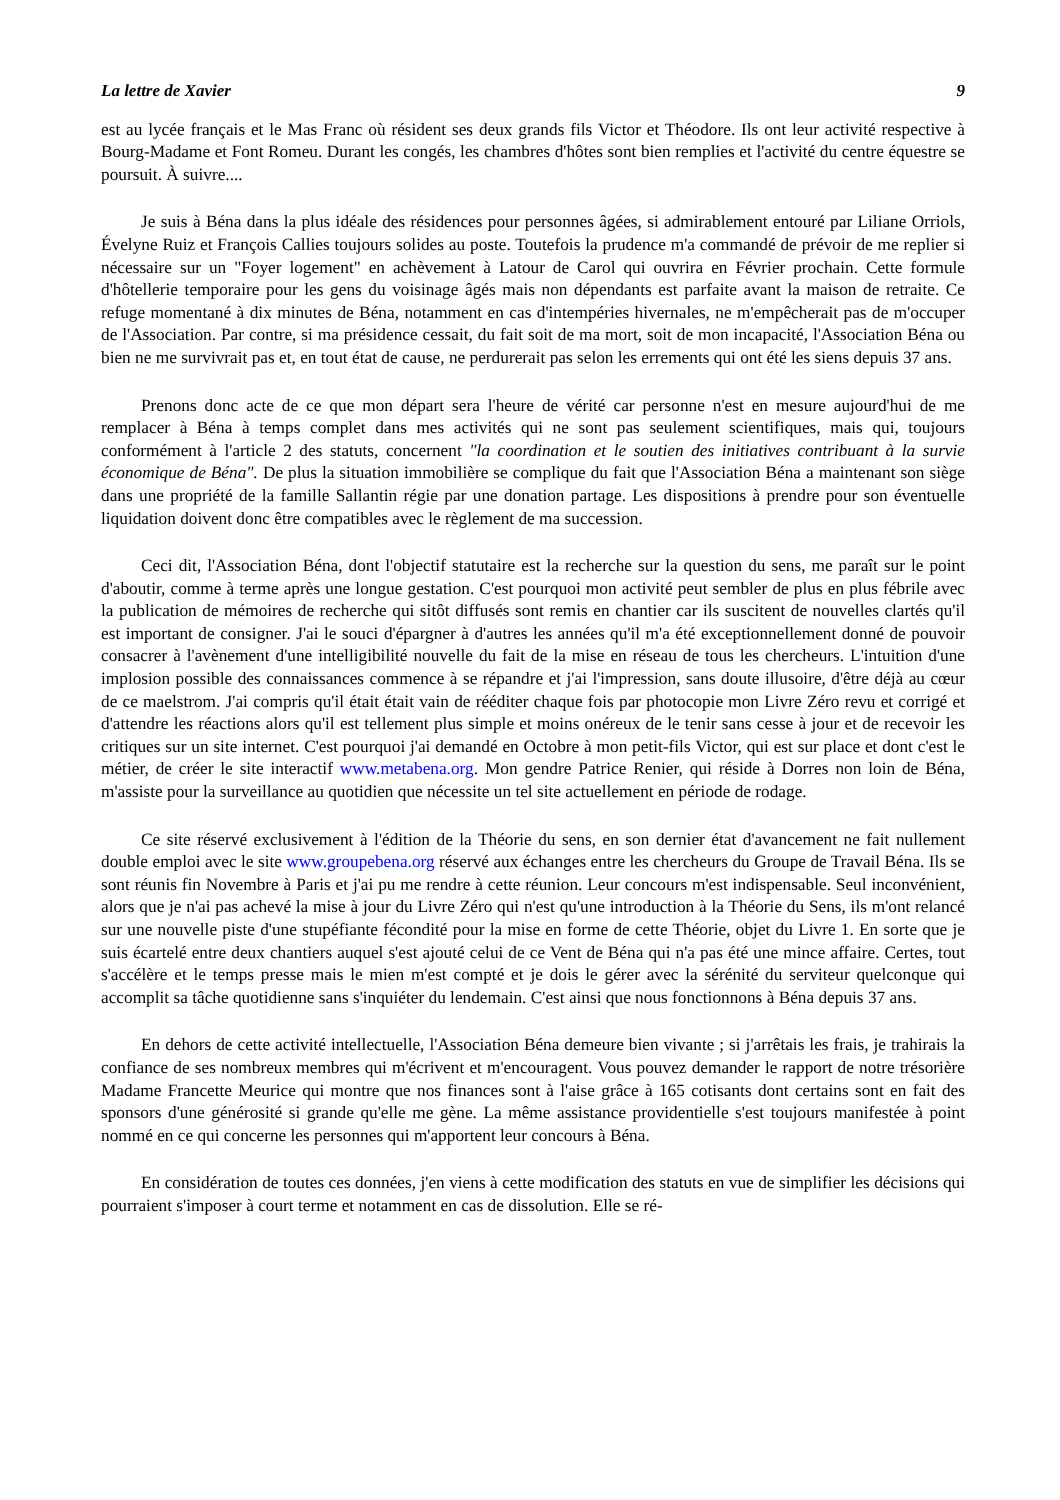La lettre de Xavier 9
est au lycée français et le Mas Franc où résident ses deux grands fils Victor et Théodore. Ils ont leur activité respective à Bourg-Madame et Font Romeu. Durant les congés, les chambres d'hôtes sont bien remplies et l'activité du centre équestre se poursuit. À suivre....
Je suis à Béna dans la plus idéale des résidences pour personnes âgées, si admirablement entouré par Liliane Orriols, Évelyne Ruiz et François Callies toujours solides au poste. Toutefois la prudence m'a commandé de prévoir de me replier si nécessaire sur un "Foyer logement" en achèvement à Latour de Carol qui ouvrira en Février prochain. Cette formule d'hôtellerie temporaire pour les gens du voisinage âgés mais non dépendants est parfaite avant la maison de retraite. Ce refuge momentané à dix minutes de Béna, notamment en cas d'intempéries hivernales, ne m'empêcherait pas de m'occuper de l'Association. Par contre, si ma présidence cessait, du fait soit de ma mort, soit de mon incapacité, l'Association Béna ou bien ne me survivrait pas et, en tout état de cause, ne perdurerait pas selon les errements qui ont été les siens depuis 37 ans.
Prenons donc acte de ce que mon départ sera l'heure de vérité car personne n'est en mesure aujourd'hui de me remplacer à Béna à temps complet dans mes activités qui ne sont pas seulement scientifiques, mais qui, toujours conformément à l'article 2 des statuts, concernent "la coordination et le soutien des initiatives contribuant à la survie économique de Béna". De plus la situation immobilière se complique du fait que l'Association Béna a maintenant son siège dans une propriété de la famille Sallantin régie par une donation partage. Les dispositions à prendre pour son éventuelle liquidation doivent donc être compatibles avec le règlement de ma succession.
Ceci dit, l'Association Béna, dont l'objectif statutaire est la recherche sur la question du sens, me paraît sur le point d'aboutir, comme à terme après une longue gestation. C'est pourquoi mon activité peut sembler de plus en plus fébrile avec la publication de mémoires de recherche qui sitôt diffusés sont remis en chantier car ils suscitent de nouvelles clartés qu'il est important de consigner. J'ai le souci d'épargner à d'autres les années qu'il m'a été exceptionnellement donné de pouvoir consacrer à l'avènement d'une intelligibilité nouvelle du fait de la mise en réseau de tous les chercheurs. L'intuition d'une implosion possible des connaissances commence à se répandre et j'ai l'impression, sans doute illusoire, d'être déjà au cœur de ce maelstrom. J'ai compris qu'il était était vain de rééditer chaque fois par photocopie mon Livre Zéro revu et corrigé et d'attendre les réactions alors qu'il est tellement plus simple et moins onéreux de le tenir sans cesse à jour et de recevoir les critiques sur un site internet. C'est pourquoi j'ai demandé en Octobre à mon petit-fils Victor, qui est sur place et dont c'est le métier, de créer le site interactif www.metabena.org. Mon gendre Patrice Renier, qui réside à Dorres non loin de Béna, m'assiste pour la surveillance au quotidien que nécessite un tel site actuellement en période de rodage.
Ce site réservé exclusivement à l'édition de la Théorie du sens, en son dernier état d'avancement ne fait nullement double emploi avec le site www.groupebena.org réservé aux échanges entre les chercheurs du Groupe de Travail Béna. Ils se sont réunis fin Novembre à Paris et j'ai pu me rendre à cette réunion. Leur concours m'est indispensable. Seul inconvénient, alors que je n'ai pas achevé la mise à jour du Livre Zéro qui n'est qu'une introduction à la Théorie du Sens, ils m'ont relancé sur une nouvelle piste d'une stupéfiante fécondité pour la mise en forme de cette Théorie, objet du Livre 1. En sorte que je suis écartelé entre deux chantiers auquel s'est ajouté celui de ce Vent de Béna qui n'a pas été une mince affaire. Certes, tout s'accélère et le temps presse mais le mien m'est compté et je dois le gérer avec la sérénité du serviteur quelconque qui accomplit sa tâche quotidienne sans s'inquiéter du lendemain. C'est ainsi que nous fonctionnons à Béna depuis 37 ans.
En dehors de cette activité intellectuelle, l'Association Béna demeure bien vivante ; si j'arrêtais les frais, je trahirais la confiance de ses nombreux membres qui m'écrivent et m'encouragent. Vous pouvez demander le rapport de notre trésorière Madame Francette Meurice qui montre que nos finances sont à l'aise grâce à 165 cotisants dont certains sont en fait des sponsors d'une générosité si grande qu'elle me gène. La même assistance providentielle s'est toujours manifestée à point nommé en ce qui concerne les personnes qui m'apportent leur concours à Béna.
En considération de toutes ces données, j'en viens à cette modification des statuts en vue de simplifier les décisions qui pourraient s'imposer à court terme et notamment en cas de dissolution. Elle se ré-